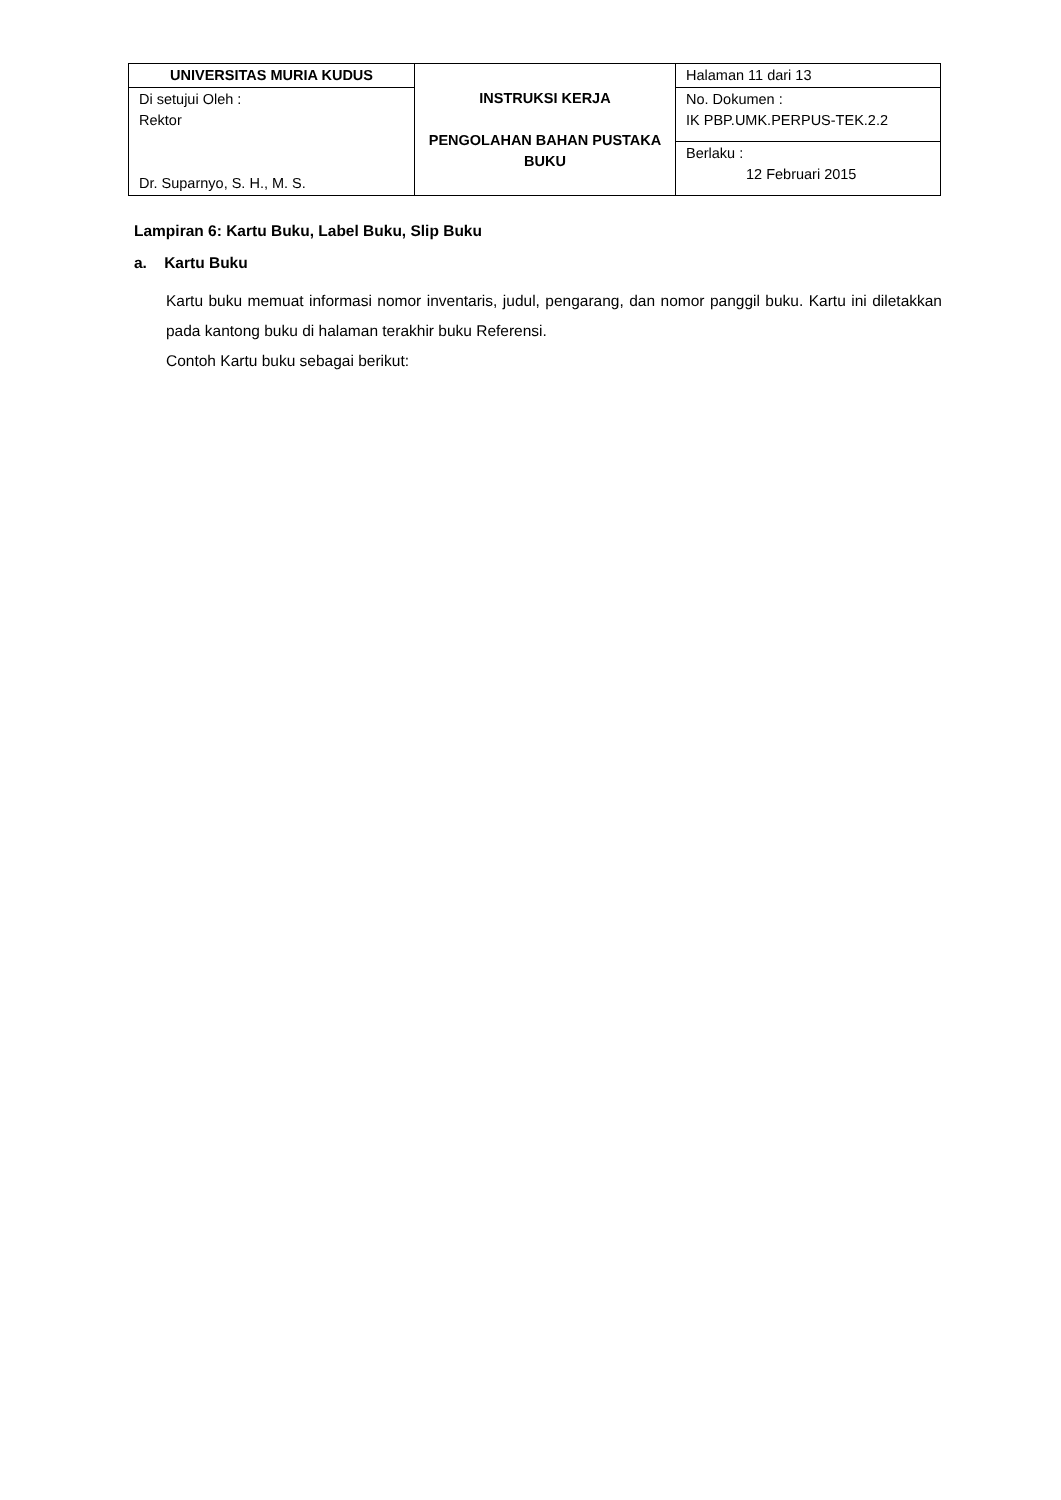| UNIVERSITAS MURIA KUDUS | INSTRUKSI KERJA PENGOLAHAN BAHAN PUSTAKA BUKU | Halaman 11 dari 13 |
| Di setujui Oleh : Rektor Dr. Suparnyo, S. H., M. S. | | No. Dokumen : IK PBP.UMK.PERPUS-TEK.2.2 |
| | | Berlaku : 12 Februari 2015 |
Lampiran 6: Kartu Buku, Label Buku, Slip Buku
a. Kartu Buku
Kartu buku memuat informasi nomor inventaris, judul, pengarang, dan nomor panggil buku. Kartu ini diletakkan pada kantong buku di halaman terakhir buku Referensi.
Contoh Kartu buku sebagai berikut: